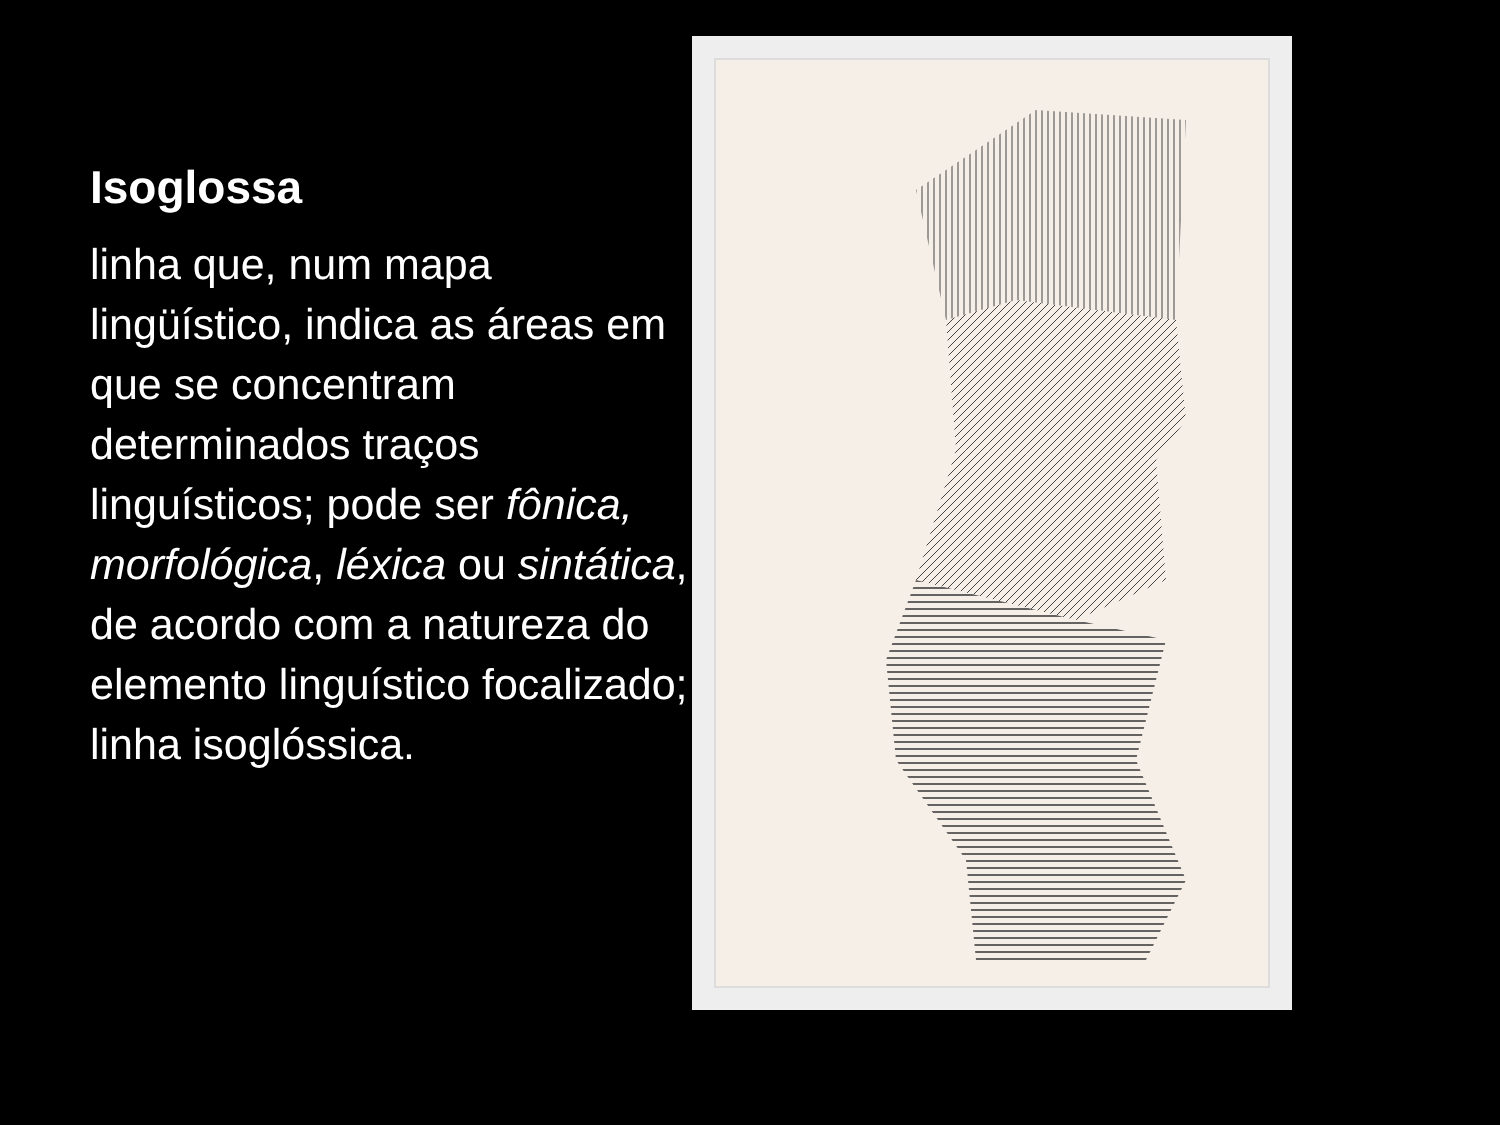Isoglossa
linha que, num mapa lingüístico, indica as áreas em que se concentram determinados traços linguísticos; pode ser fônica, morfológica, léxica ou sintática, de acordo com a natureza do elemento linguístico focalizado; linha isoglóssica.